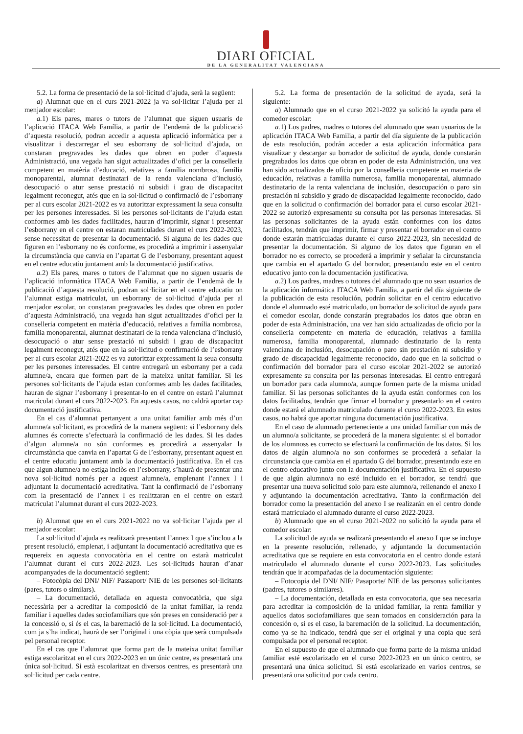DIARI OFICIAL
DE LA GENERALITAT VALENCIANA
5.2. La forma de presentació de la sol·licitud d’ajuda, serà la següent:
a) Alumnat que en el curs 2021-2022 ja va sol·licitar l’ajuda per al menjador escolar:
a. 1) Els pares, mares o tutors de l’alumnat que siguen usuaris de l’aplicació ITACA Web Família, a partir de l’endemà de la publicació d’aquesta resolució, podran accedir a aquesta aplicació informàtica per a visualitzar i descarregar el seu esborrany de sol·licitud d’ajuda, on constaran pregravades les dades que obren en poder d’aquesta Administració, una vegada han sigut actualitzades d’ofici per la conselleria competent en matèria d’educació, relatives a família nombrosa, família monoparental, alumnat destinatari de la renda valenciana d’inclusió, desocupació o atur sense prestació ni subsidi i grau de discapacitat legalment reconegut, atés que en la sol·licitud o confirmació de l’esborrany per al curs escolar 2021-2022 es va autoritzar expressament la seua consulta per les persones interessades. Si les persones sol·licitants de l’ajuda estan conformes amb les dades facilitades, hauran d’imprimir, signar i presentar l’esborrany en el centre on estaran matriculades durant el curs 2022-2023, sense necessitat de presentar la documentació. Si alguna de les dades que figuren en l’esborrany no és conforme, es procedirà a imprimir i assenyalar la circumstància que canvia en l’apartat G de l’esborrany, presentant aquest en el centre educatiu juntament amb la documentació justificativa.
a. 2) Els pares, mares o tutors de l’alumnat que no siguen usuaris de l’aplicació informàtica ITACA Web Família, a partir de l’endemà de la publicació d’aquesta resolució, podran sol·licitar en el centre educatiu on l’alumnat estiga matriculat, un esborrany de sol·licitud d’ajuda per al menjador escolar, on constaran pregravades les dades que obren en poder d’aquesta Administració, una vegada han sigut actualitzades d’ofici per la conselleria competent en matèria d’educació, relatives a família nombrosa, família monoparental, alumnat destinatari de la renda valenciana d’inclusió, desocupació o atur sense prestació ni subsidi i grau de discapacitat legalment reconegut, atés que en la sol·licitud o confirmació de l’esborrany per al curs escolar 2021-2022 es va autoritzar expressament la seua consulta per les persones interessades. El centre entregarà un esborrany per a cada alumne/a, encara que formen part de la mateixa unitat familiar. Si les persones sol·licitants de l’ajuda estan conformes amb les dades facilitades, hauran de signar l’esborrany i presentar-lo en el centre on estarà l’alumnat matriculat durant el curs 2022-2023. En aquests casos, no caldrà aportar cap documentació justificativa.
En el cas d’alumnat pertanyent a una unitat familiar amb més d’un alumne/a sol·licitant, es procedirà de la manera següent: si l’esborrany dels alumnes és correcte s’efectuarà la confirmació de les dades. Si les dades d’algun alumne/a no són conformes es procedirà a assenyalar la circumstància que canvia en l’apartat G de l’esborrany, presentant aquest en el centre educatiu juntament amb la documentació justificativa. En el cas que algun alumne/a no estiga inclòs en l’esborrany, s’haurà de presentar una nova sol·licitud només per a aquest alumne/a, emplenant l’annex I i adjuntant la documentació acreditativa. Tant la confirmació de l’esborrany com la presentació de l’annex I es realitzaran en el centre on estarà matriculat l’alumnat durant el curs 2022-2023.
b) Alumnat que en el curs 2021-2022 no va sol·licitar l’ajuda per al menjador escolar:
La sol·licitud d’ajuda es realitzarà presentant l’annex I que s’inclou a la present resolució, emplenat, i adjuntant la documentació acreditativa que es requereix en aquesta convocatòria en el centre on estarà matriculat l’alumnat durant el curs 2022-2023. Les sol·licituds hauran d’anar acompanyades de la documentació següent:
– Fotocòpia del DNI/ NIF/ Passaport/ NIE de les persones sol·licitants (pares, tutors o similars).
– La documentació, detallada en aquesta convocatòria, que siga necessària per a acreditar la composició de la unitat familiar, la renda familiar i aquelles dades sociofamiliars que són preses en consideració per a la concessió o, si és el cas, la baremació de la sol·licitud. La documentació, com ja s’ha indicat, haurà de ser l’original i una còpia que serà compulsada pel personal receptor.
En el cas que l’alumnat que forma part de la mateixa unitat familiar estiga escolaritzat en el curs 2022-2023 en un únic centre, es presentarà una única sol·licitud. Si està escolaritzat en diversos centres, es presentarà una sol·licitud per cada centre.
5.2. La forma de presentación de la solicitud de ayuda, será la siguiente:
a) Alumnado que en el curso 2021-2022 ya solicitó la ayuda para el comedor escolar:
a. 1) Los padres, madres o tutores del alumnado que sean usuarios de la aplicación ITACA Web Familia, a partir del día siguiente de la publicación de esta resolución, podrán acceder a esta aplicación informática para visualizar y descargar su borrador de solicitud de ayuda, donde constarán pregrabados los datos que obran en poder de esta Administración, una vez han sido actualizados de oficio por la conselleria competente en materia de educación, relativas a familia numerosa, familia monoparental, alumnado destinatario de la renta valenciana de inclusión, desocupación o paro sin prestación ni subsidio y grado de discapacidad legalmente reconocido, dado que en la solicitud o confirmación del borrador para el curso escolar 2021-2022 se autorizó expresamente su consulta por las personas interesadas. Si las personas solicitantes de la ayuda están conformes con los datos facilitados, tendrán que imprimir, firmar y presentar el borrador en el centro donde estarán matriculadas durante el curso 2022-2023, sin necesidad de presentar la documentación. Si alguno de los datos que figuran en el borrador no es correcto, se procederá a imprimir y señalar la circunstancia que cambia en el apartado G del borrador, presentando este en el centro educativo junto con la documentación justificativa.
a. 2) Los padres, madres o tutores del alumnado que no sean usuarios de la aplicación informática ITACA Web Familia, a partir del día siguiente de la publicación de esta resolución, podrán solicitar en el centro educativo donde el alumnado esté matriculado, un borrador de solicitud de ayuda para el comedor escolar, donde constarán pregrabados los datos que obran en poder de esta Administración, una vez han sido actualizadas de oficio por la conselleria competente en materia de educación, relativas a familia numerosa, familia monoparental, alumnado destinatario de la renta valenciana de inclusión, desocupación o paro sin prestación ni subsidio y grado de discapacidad legalmente reconocido, dado que en la solicitud o confirmación del borrador para el curso escolar 2021-2022 se autorizó expresamente su consulta por las personas interesadas. El centro entregará un borrador para cada alumno/a, aunque formen parte de la misma unidad familiar. Si las personas solicitantes de la ayuda están conformes con los datos facilitados, tendrán que firmar el borrador y presentarlo en el centro donde estará el alumnado matriculado durante el curso 2022-2023. En estos casos, no habrá que aportar ninguna documentación justificativa.
En el caso de alumnado perteneciente a una unidad familiar con más de un alumno/a solicitante, se procederá de la manera siguiente: si el borrador de los alumnoss es correcto se efectuará la confirmación de los datos. Si los datos de algún alumno/a no son conformes se procederá a señalar la circunstancia que cambia en el apartado G del borrador, presentando este en el centro educativo junto con la documentación justificativa. En el supuesto de que algún alumno/a no esté incluido en el borrador, se tendrá que presentar una nueva solicitud solo para este alumno/a, rellenando el anexo I y adjuntando la documentación acreditativa. Tanto la confirmación del borrador como la presentación del anexo I se realizarán en el centro donde estará matriculado el alumnado durante el curso 2022-2023.
b) Alumnado que en el curso 2021-2022 no solicitó la ayuda para el comedor escolar:
La solicitud de ayuda se realizará presentando el anexo I que se incluye en la presente resolución, rellenado, y adjuntando la documentación acreditativa que se requiere en esta convocatoria en el centro donde estará matriculado el alumnado durante el curso 2022-2023. Las solicitudes tendrán que ir acompañadas de la documentación siguiente:
– Fotocopia del DNI/ NIF/ Pasaporte/ NIE de las personas solicitantes (padres, tutores o similares).
– La documentación, detallada en esta convocatoria, que sea necesaria para acreditar la composición de la unidad familiar, la renta familiar y aquellos datos sociofamiliares que sean tomados en consideración para la concesión o, si es el caso, la baremación de la solicitud. La documentación, como ya se ha indicado, tendrá que ser el original y una copia que será compulsada por el personal receptor.
En el supuesto de que el alumnado que forma parte de la misma unidad familiar esté escolarizado en el curso 2022-2023 en un único centro, se presentará una única solicitud. Si está escolarizado en varios centros, se presentará una solicitud por cada centro.